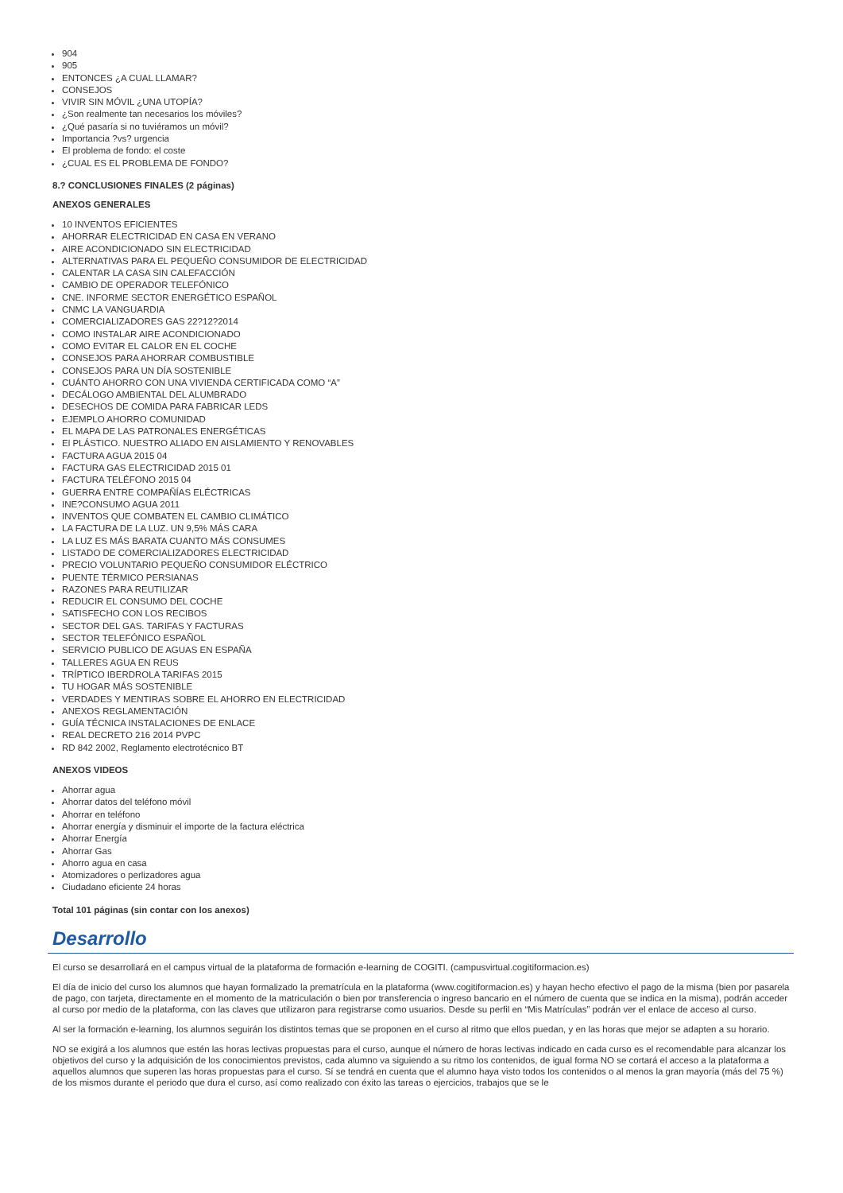904
905
ENTONCES ¿A CUAL LLAMAR?
CONSEJOS
VIVIR SIN MÓVIL ¿UNA UTOPÍA?
¿Son realmente tan necesarios los móviles?
¿Qué pasaría si no tuviéramos un móvil?
Importancia ?vs? urgencia
El problema de fondo: el coste
¿CUAL ES EL PROBLEMA DE FONDO?
8.? CONCLUSIONES FINALES (2 páginas)
ANEXOS GENERALES
10 INVENTOS EFICIENTES
AHORRAR ELECTRICIDAD EN CASA EN VERANO
AIRE ACONDICIONADO SIN ELECTRICIDAD
ALTERNATIVAS PARA EL PEQUEÑO CONSUMIDOR DE ELECTRICIDAD
CALENTAR LA CASA SIN CALEFACCIÓN
CAMBIO DE OPERADOR TELEFÓNICO
CNE. INFORME SECTOR ENERGÉTICO ESPAÑOL
CNMC LA VANGUARDIA
COMERCIALIZADORES GAS 22?12?2014
COMO INSTALAR AIRE ACONDICIONADO
COMO EVITAR EL CALOR EN EL COCHE
CONSEJOS PARA AHORRAR COMBUSTIBLE
CONSEJOS PARA UN DÍA SOSTENIBLE
CUÁNTO AHORRO CON UNA VIVIENDA CERTIFICADA COMO “A”
DECÁLOGO AMBIENTAL DEL ALUMBRADO
DESECHOS DE COMIDA PARA FABRICAR LEDS
EJEMPLO AHORRO COMUNIDAD
EL MAPA DE LAS PATRONALES ENERGÉTICAS
El PLÁSTICO. NUESTRO ALIADO EN AISLAMIENTO Y RENOVABLES
FACTURA AGUA 2015 04
FACTURA GAS ELECTRICIDAD 2015 01
FACTURA TELÉFONO 2015 04
GUERRA ENTRE COMPAÑÍAS ELÉCTRICAS
INE?CONSUMO AGUA 2011
INVENTOS QUE COMBATEN EL CAMBIO CLIMÁTICO
LA FACTURA DE LA LUZ. UN 9,5% MÁS CARA
LA LUZ ES MÁS BARATA CUANTO MÁS CONSUMES
LISTADO DE COMERCIALIZADORES ELECTRICIDAD
PRECIO VOLUNTARIO PEQUEÑO CONSUMIDOR ELÉCTRICO
PUENTE TÉRMICO PERSIANAS
RAZONES PARA REUTILIZAR
REDUCIR EL CONSUMO DEL COCHE
SATISFECHO CON LOS RECIBOS
SECTOR DEL GAS. TARIFAS Y FACTURAS
SECTOR TELEFÓNICO ESPAÑOL
SERVICIO PUBLICO DE AGUAS EN ESPAÑA
TALLERES AGUA EN REUS
TRÍPTICO IBERDROLA TARIFAS 2015
TU HOGAR MÁS SOSTENIBLE
VERDADES Y MENTIRAS SOBRE EL AHORRO EN ELECTRICIDAD
ANEXOS REGLAMENTACIÓN
GUÍA TÉCNICA INSTALACIONES DE ENLACE
REAL DECRETO 216 2014 PVPC
RD 842 2002, Reglamento electrotécnico BT
ANEXOS VIDEOS
Ahorrar agua
Ahorrar datos del teléfono móvil
Ahorrar en teléfono
Ahorrar energía y disminuir el importe de la factura eléctrica
Ahorrar Energía
Ahorrar Gas
Ahorro agua en casa
Atomizadores o perlizadores agua
Ciudadano eficiente 24 horas
Total 101 páginas (sin contar con los anexos)
Desarrollo
El curso se desarrollará en el campus virtual de la plataforma de formación e-learning de COGITI. (campusvirtual.cogitiformacion.es)
El día de inicio del curso los alumnos que hayan formalizado la prematrícula en la plataforma (www.cogitiformacion.es) y hayan hecho efectivo el pago de la misma (bien por pasarela de pago, con tarjeta, directamente en el momento de la matriculación o bien por transferencia o ingreso bancario en el número de cuenta que se indica en la misma), podrán acceder al curso por medio de la plataforma, con las claves que utilizaron para registrarse como usuarios. Desde su perfil en “Mis Matrículas” podrán ver el enlace de acceso al curso.
Al ser la formación e-learning, los alumnos seguirán los distintos temas que se proponen en el curso al ritmo que ellos puedan, y en las horas que mejor se adapten a su horario.
NO se exigirá a los alumnos que estén las horas lectivas propuestas para el curso, aunque el número de horas lectivas indicado en cada curso es el recomendable para alcanzar los objetivos del curso y la adquisición de los conocimientos previstos, cada alumno va siguiendo a su ritmo los contenidos, de igual forma NO se cortará el acceso a la plataforma a aquellos alumnos que superen las horas propuestas para el curso. Sí se tendrá en cuenta que el alumno haya visto todos los contenidos o al menos la gran mayoría (más del 75 %) de los mismos durante el periodo que dura el curso, así como realizado con éxito las tareas o ejercicios, trabajos que se le